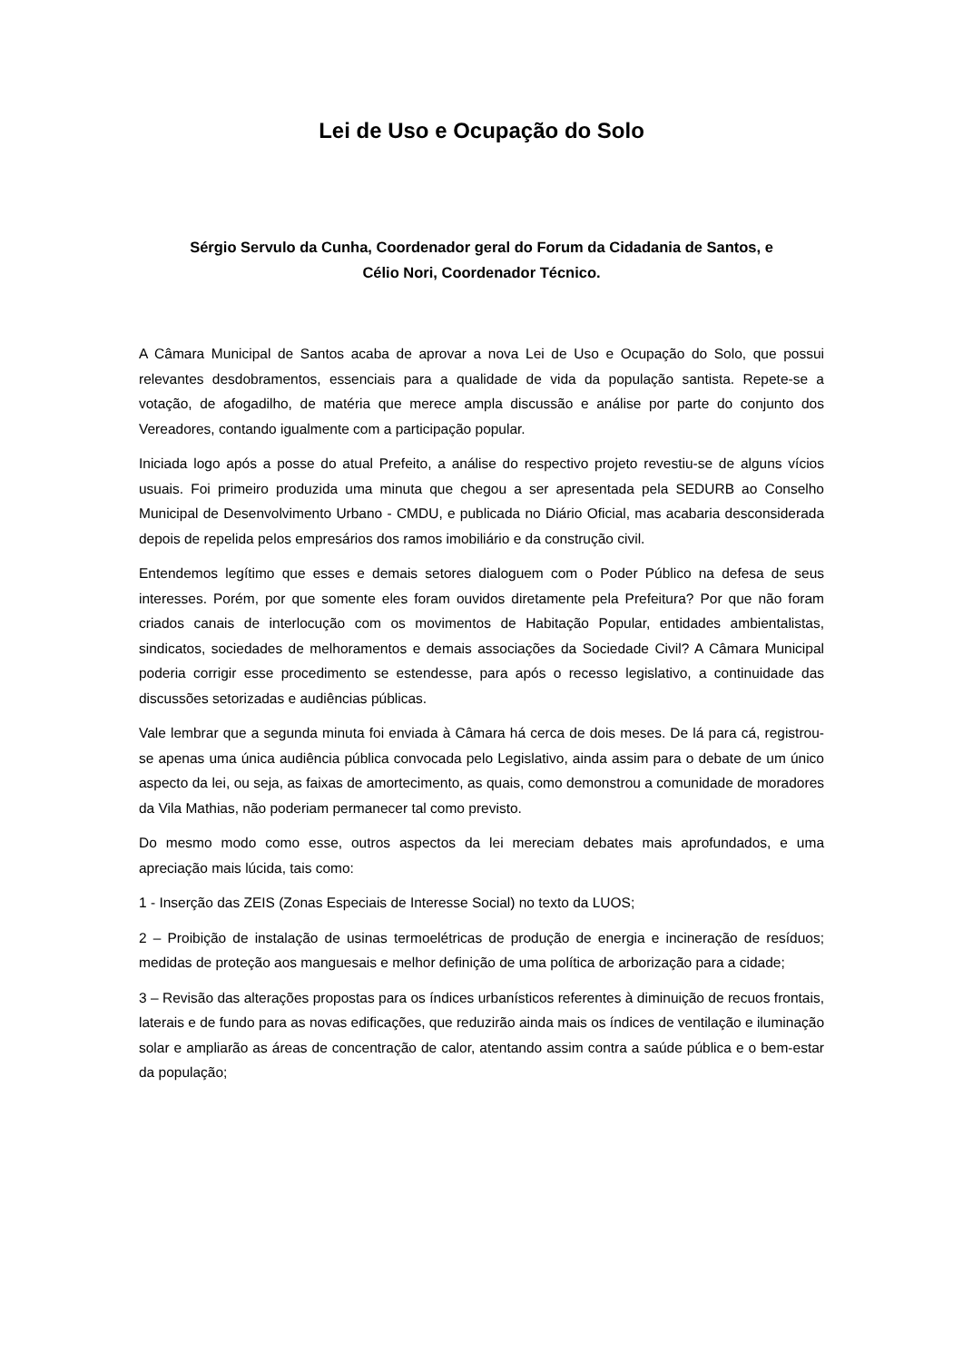Lei de Uso e Ocupação do Solo
Sérgio Servulo da Cunha, Coordenador geral do Forum da Cidadania de Santos, e
Célio Nori, Coordenador Técnico.
A Câmara Municipal de Santos acaba de aprovar a nova Lei de Uso e Ocupação do Solo, que possui relevantes desdobramentos, essenciais para a qualidade de vida da população santista. Repete-se a votação, de afogadilho, de matéria que merece ampla discussão e análise por parte do conjunto dos Vereadores, contando igualmente com a participação popular.
Iniciada logo após a posse do atual Prefeito, a análise do respectivo projeto revestiu-se de alguns vícios usuais. Foi primeiro produzida uma minuta que chegou a ser apresentada pela SEDURB ao Conselho Municipal de Desenvolvimento Urbano - CMDU, e publicada no Diário Oficial, mas acabaria desconsiderada depois de repelida pelos empresários dos ramos imobiliário e da construção civil.
Entendemos legítimo que esses e demais setores dialoguem com o Poder Público na defesa de seus interesses. Porém, por que somente eles foram ouvidos diretamente pela Prefeitura? Por que não foram criados canais de interlocução com os movimentos de Habitação Popular, entidades ambientalistas, sindicatos, sociedades de melhoramentos e demais associações da Sociedade Civil? A Câmara Municipal poderia corrigir esse procedimento se estendesse, para após o recesso legislativo, a continuidade das discussões setorizadas e audiências públicas.
Vale lembrar que a segunda minuta foi enviada à Câmara há cerca de dois meses. De lá para cá, registrou-se apenas uma única audiência pública convocada pelo Legislativo, ainda assim para o debate de um único aspecto da lei, ou seja, as faixas de amortecimento, as quais, como demonstrou a comunidade de moradores da Vila Mathias, não poderiam permanecer tal como previsto.
Do mesmo modo como esse, outros aspectos da lei mereciam debates mais aprofundados, e uma apreciação mais lúcida, tais como:
1 - Inserção das ZEIS (Zonas Especiais de Interesse Social) no texto da LUOS;
2 – Proibição de instalação de usinas termoelétricas de produção de energia e incineração de resíduos; medidas de proteção aos manguesais e melhor definição de uma política de arborização para a cidade;
3 – Revisão das alterações propostas para os índices urbanísticos referentes à diminuição de recuos frontais, laterais e de fundo para as novas edificações, que reduzirão ainda mais os índices de ventilação e iluminação solar e ampliarão as áreas de concentração de calor, atentando assim contra a saúde pública e o bem-estar da população;